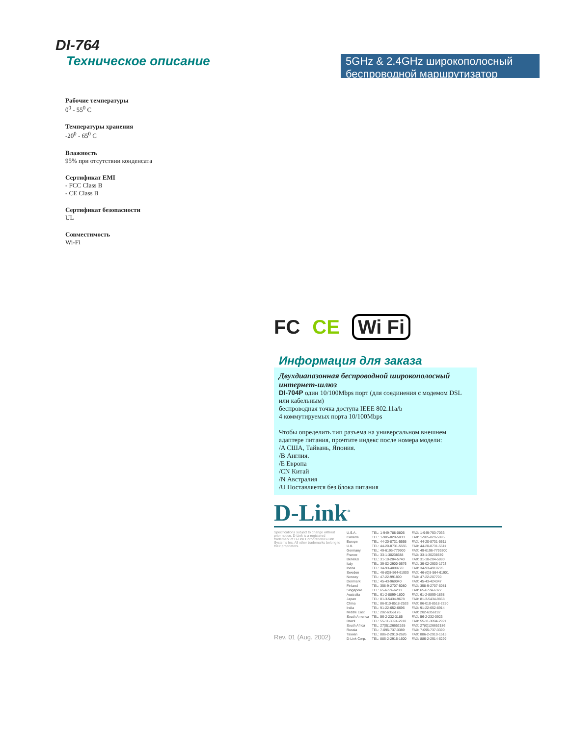DI-764
Техническое описание
5GHz & 2.4GHz широкополосный беспроводной маршрутизатор
Рабочие температуры
0<sup>0</sup> - 55<sup>0</sup> C
Температуры хранения
-20<sup>0</sup> - 65<sup>0</sup> C
Влажность
95% при отсутствии конденсата
Сертификат EMI
- FCC Class B
- CE Class B
Сертификат безопасности
UL
Совместимость
Wi-Fi
FC CE Wi Fi
Информация для заказа
Двухдиапазонная беспроводной широкополосный интернет-шлюз
DI-704P один 10/100Mbps порт (для соединения с модемом DSL или кабельным)
беспроводная точка доступа IEEE 802.11a/b
4 коммутируемых порта 10/100Mbps
Чтобы определить тип разъема на универсальном внешнем адаптере питания, прочтите индекс после номера модели:
/A США, Тайвань, Япония.
/B Англия.
/E Европа
/CN Китай
/N Австралия
/U Поставляется без блока питания
D-Link<sup>®</sup>
Specifications subject to change without prior notice. D-Link is a registered trademark of D-Link Corporation/D-Link Systems Inc. All other trademarks belong to their proprietors.
Rev. 01 (Aug. 2002)
| U.S.A. | TEL: 1-949-788-0805 | FAX: 1-949-753-7033 |
| Canada | TEL: 1-905-829-5033 | FAX: 1-905-829-5095 |
| Europe | TEL: 44-20-8731-5555 | FAX: 44-20-8731-5511 |
| U.K. | TEL: 44-20-8731-5555 | FAX: 44-20-8731-5511 |
| Germany | TEL: 49-6196-779900 | FAX: 49-6196-7799300 |
| France | TEL: 33-1-30238688 | FAX: 33-1-30238689 |
| Benelux | TEL: 31-10-204-5740 | FAX: 31-10-204-5880 |
| Italy | TEL: 39-02-2900-0676 | FAX: 39-02-2900-1723 |
| Iberia | TEL: 34-93-4090770 | FAX: 34-93-4910795 |
| Sweden | TEL: 46-(0)8-564-61900 | FAX: 46-(0)8-564-61901 |
| Norway | TEL: 47-22-991890 | FAX: 47-22-207700 |
| Denmark | TEL: 45-43-969040 | FAX: 45-43-424347 |
| Finland | TEL: 358-9-2707-5080 | FAX: 358-9-2707-5081 |
| Singapore | TEL: 65-6774-6233 | FAX: 65-6774-6322 |
| Australia | TEL: 61-2-8899-1800 | FAX: 61-2-8899-1868 |
| Japan | TEL: 81-3-5434-9678 | FAX: 81-3-5434-9868 |
| China | TEL: 86-010-8518-2533 | FAX: 86-010-8518-2250 |
| India | TEL: 91-22-652-6696 | FAX: 91-22-652-8914 |
| Middle East | TEL: 202-6356176 | FAX: 202-6356192 |
| South America | TEL: 56-2-232-3185 | FAX: 56-2-232-0923 |
| Brazil | TEL: 55-11-3094-2910 | FAX: 55-11-3094-2921 |
| South Africa | TEL: 27(0)126652165 | FAX: 27(0)126652186 |
| Russia | TEL: 7-095-737-3389 | FAX: 7-095-737-3390 |
| Taiwan | TEL: 886-2-2910-2626 | FAX: 886-2-2910-1515 |
| D-Link Corp. | TEL: 886-2-2916-1600 | FAX: 886-2-2914-6299 |